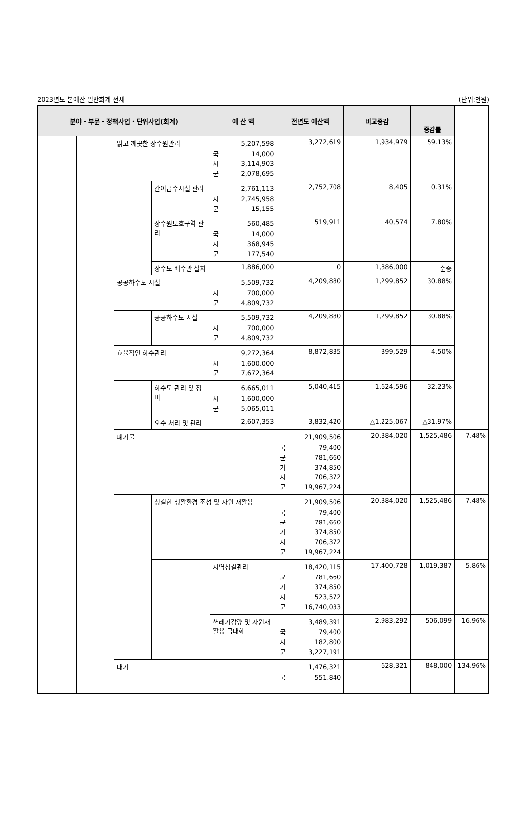2023년도 본예산 일반회계 전체 (단위:천원)
| 분야・부문・정책사업・단위사업(회계) | | | | 예 산 액 | 전년도 예산액 | 비교증감 | 증감률 | |
| --- | --- | --- | --- | --- | --- | --- | --- | --- |
| | | 맑고 깨끗한 상수원관리 | | 5,207,598 국 14,000 시 3,114,903 군 2,078,695 | 3,272,619 | 1,934,979 | 59.13% | |
| | | | 간이급수시설 관리 | 2,761,113 시 2,745,958 군 15,155 | 2,752,708 | 8,405 | 0.31% | |
| | | | 상수원보호구역 관리 | 560,485 국 14,000 시 368,945 군 177,540 | 519,911 | 40,574 | 7.80% | |
| | | | 상수도 배수관 설치 | 1,886,000 | 0 | 1,886,000 | 순증 | |
| | | 공공하수도 시설 | | 5,509,732 시 700,000 군 4,809,732 | 4,209,880 | 1,299,852 | 30.88% | |
| | | | 공공하수도 시설 | 5,509,732 시 700,000 군 4,809,732 | 4,209,880 | 1,299,852 | 30.88% | |
| | | 효율적인 하수관리 | | 9,272,364 시 1,600,000 군 7,672,364 | 8,872,835 | 399,529 | 4.50% | |
| | | | 하수도 관리 및 정비 | 6,665,011 시 1,600,000 군 5,065,011 | 5,040,415 | 1,624,596 | 32.23% | |
| | | | 오수 처리 및 관리 | 2,607,353 | 3,832,420 | △1,225,067 | △31.97% | |
| | | 폐기물 | | | 21,909,506 국 79,400 균 781,660 기 374,850 시 706,372 군 19,967,224 | 20,384,020 | 1,525,486 | 7.48% |
| | | | 청결한 생활환경 조성 및 자원 재활용 | | 21,909,506 국 79,400 균 781,660 기 374,850 시 706,372 군 19,967,224 | 20,384,020 | 1,525,486 | 7.48% |
| | | | | 지역청결관리 | 18,420,115 균 781,660 기 374,850 시 523,572 군 16,740,033 | 17,400,728 | 1,019,387 | 5.86% |
| | | | | 쓰레기감량 및 자원재활용 극대화 | 3,489,391 국 79,400 시 182,800 군 3,227,191 | 2,983,292 | 506,099 | 16.96% |
| | | 대기 | | | 1,476,321 국 551,840 | 628,321 | 848,000 | 134.96% |